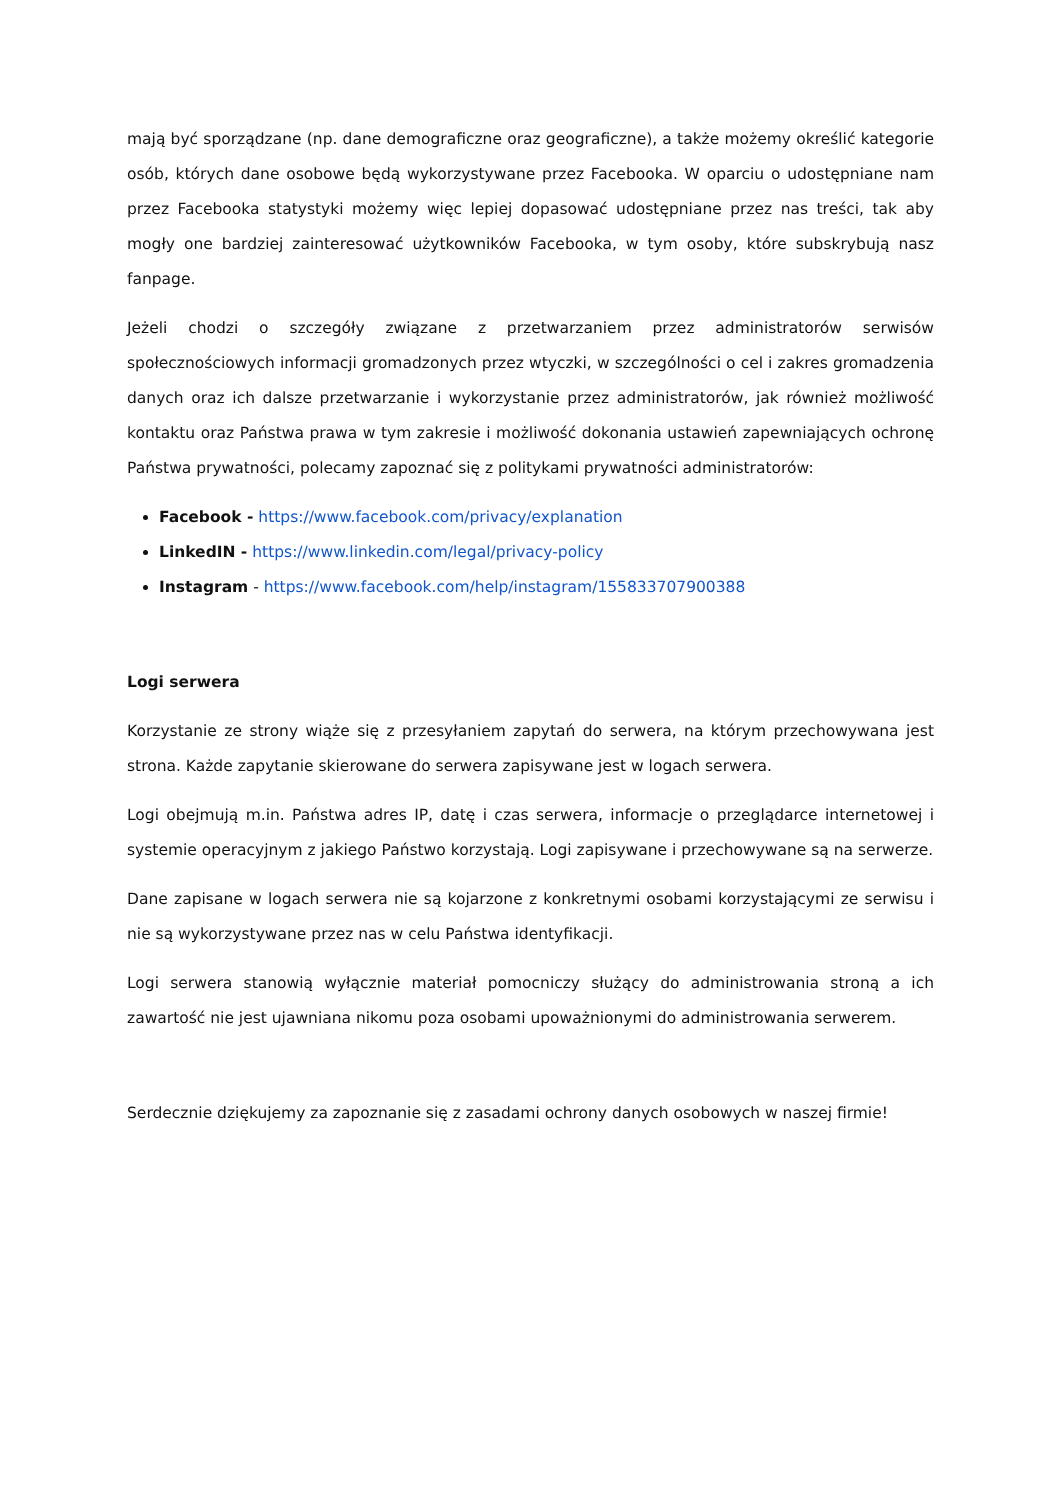mają być sporządzane (np. dane demograficzne oraz geograficzne), a także możemy określić kategorie osób, których dane osobowe będą wykorzystywane przez Facebooka. W oparciu o udostępniane nam przez Facebooka statystyki możemy więc lepiej dopasować udostępniane przez nas treści, tak aby mogły one bardziej zainteresować użytkowników Facebooka, w tym osoby, które subskrybują nasz fanpage.
Jeżeli chodzi o szczegóły związane z przetwarzaniem przez administratorów serwisów społecznościowych informacji gromadzonych przez wtyczki, w szczególności o cel i zakres gromadzenia danych oraz ich dalsze przetwarzanie i wykorzystanie przez administratorów, jak również możliwość kontaktu oraz Państwa prawa w tym zakresie i możliwość dokonania ustawień zapewniających ochronę Państwa prywatności, polecamy zapoznać się z politykami prywatności administratorów:
Facebook - https://www.facebook.com/privacy/explanation
LinkedIN - https://www.linkedin.com/legal/privacy-policy
Instagram - https://www.facebook.com/help/instagram/155833707900388
Logi serwera
Korzystanie ze strony wiąże się z przesyłaniem zapytań do serwera, na którym przechowywana jest strona. Każde zapytanie skierowane do serwera zapisywane jest w logach serwera.
Logi obejmują m.in. Państwa adres IP, datę i czas serwera, informacje o przeglądarce internetowej i systemie operacyjnym z jakiego Państwo korzystają. Logi zapisywane i przechowywane są na serwerze.
Dane zapisane w logach serwera nie są kojarzone z konkretnymi osobami korzystającymi ze serwisu i nie są wykorzystywane przez nas w celu Państwa identyfikacji.
Logi serwera stanowią wyłącznie materiał pomocniczy służący do administrowania stroną a ich zawartość nie jest ujawniana nikomu poza osobami upoważnionymi do administrowania serwerem.
Serdecznie dziękujemy za zapoznanie się z zasadami ochrony danych osobowych w naszej firmie!